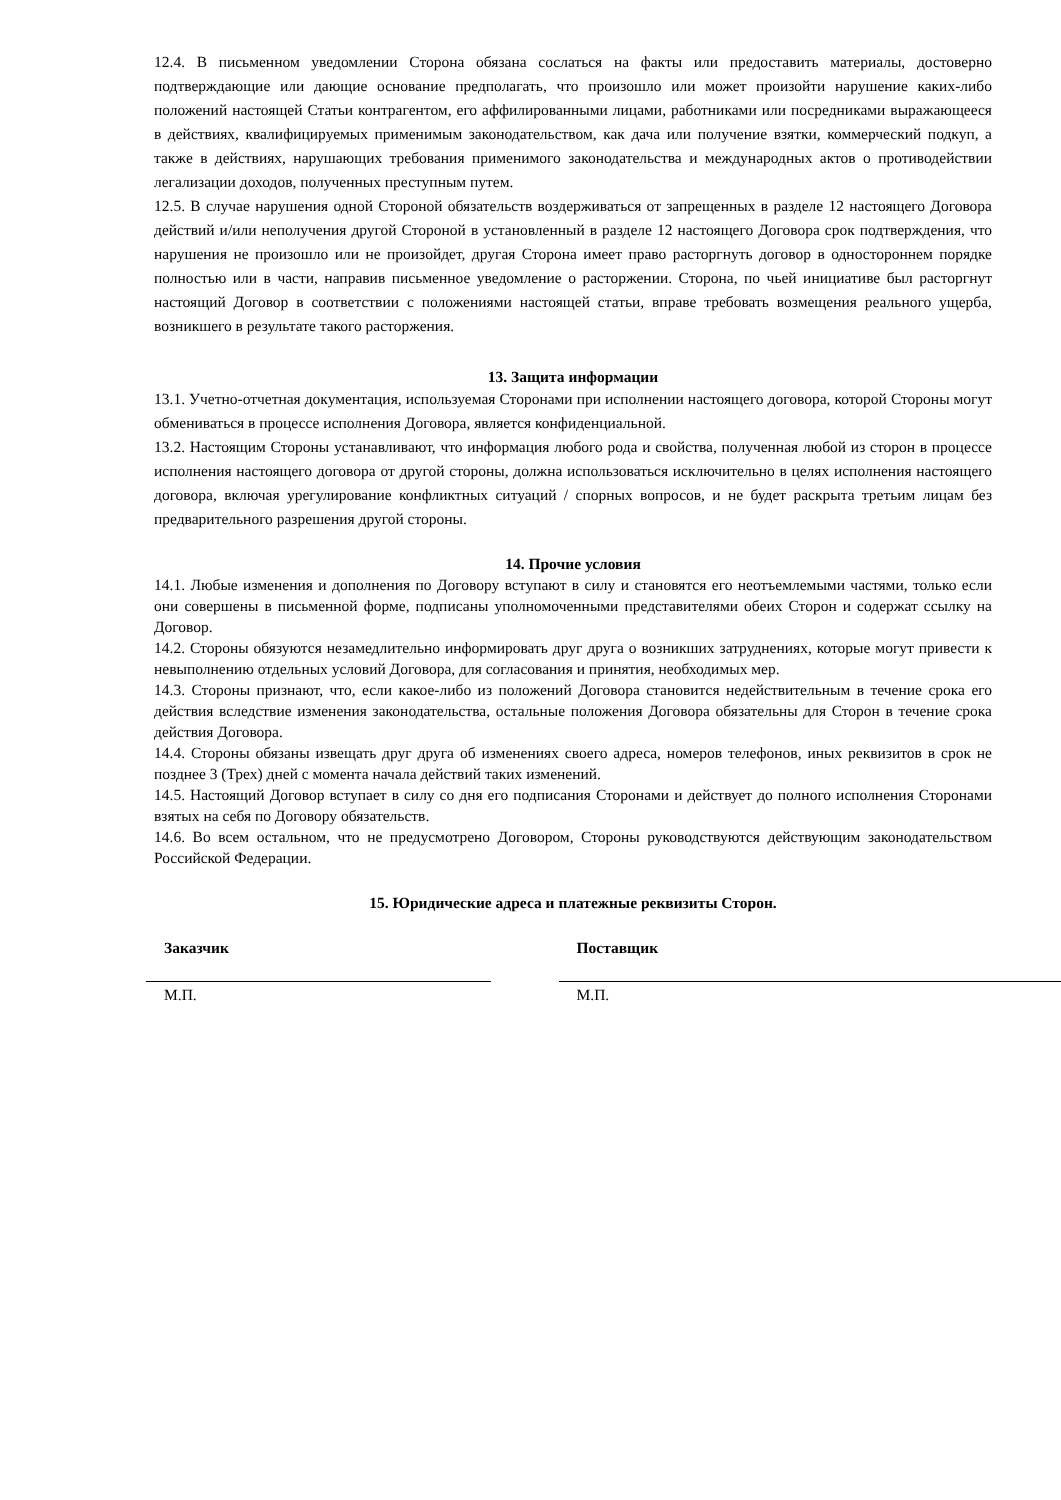12.4. В письменном уведомлении Сторона обязана сослаться на факты или предоставить материалы, достоверно подтверждающие или дающие основание предполагать, что произошло или может произойти нарушение каких-либо положений настоящей Статьи контрагентом, его аффилированными лицами, работниками или посредниками выражающееся в действиях, квалифицируемых применимым законодательством, как дача или получение взятки, коммерческий подкуп, а также в действиях, нарушающих требования применимого законодательства и международных актов о противодействии легализации доходов, полученных преступным путем.
12.5. В случае нарушения одной Стороной обязательств воздерживаться от запрещенных в разделе 12 настоящего Договора действий и/или неполучения другой Стороной в установленный в разделе 12 настоящего Договора срок подтверждения, что нарушения не произошло или не произойдет, другая Сторона имеет право расторгнуть договор в одностороннем порядке полностью или в части, направив письменное уведомление о расторжении. Сторона, по чьей инициативе был расторгнут настоящий Договор в соответствии с положениями настоящей статьи, вправе требовать возмещения реального ущерба, возникшего в результате такого расторжения.
13. Защита информации
13.1. Учетно-отчетная документация, используемая Сторонами при исполнении настоящего договора, которой Стороны могут обмениваться в процессе исполнения Договора, является конфиденциальной.
13.2. Настоящим Стороны устанавливают, что информация любого рода и свойства, полученная любой из сторон в процессе исполнения настоящего договора от другой стороны, должна использоваться исключительно в целях исполнения настоящего договора, включая урегулирование конфликтных ситуаций / спорных вопросов, и не будет раскрыта третьим лицам без предварительного разрешения другой стороны.
14. Прочие условия
14.1. Любые изменения и дополнения по Договору вступают в силу и становятся его неотъемлемыми частями, только если они совершены в письменной форме, подписаны уполномоченными представителями обеих Сторон и содержат ссылку на Договор.
14.2. Стороны обязуются незамедлительно информировать друг друга о возникших затруднениях, которые могут привести к невыполнению отдельных условий Договора, для согласования и принятия, необходимых мер.
14.3. Стороны признают, что, если какое-либо из положений Договора становится недействительным в течение срока его действия вследствие изменения законодательства, остальные положения Договора обязательны для Сторон в течение срока действия Договора.
14.4. Стороны обязаны извещать друг друга об изменениях своего адреса, номеров телефонов, иных реквизитов в срок не позднее 3 (Трех) дней с момента начала действий таких изменений.
14.5. Настоящий Договор вступает в силу со дня его подписания Сторонами и действует до полного исполнения Сторонами взятых на себя по Договору обязательств.
14.6. Во всем остальном, что не предусмотрено Договором, Стороны руководствуются действующим законодательством Российской Федерации.
15. Юридические адреса и платежные реквизиты Сторон.
Заказчик
М.П.
Поставщик
М.П.